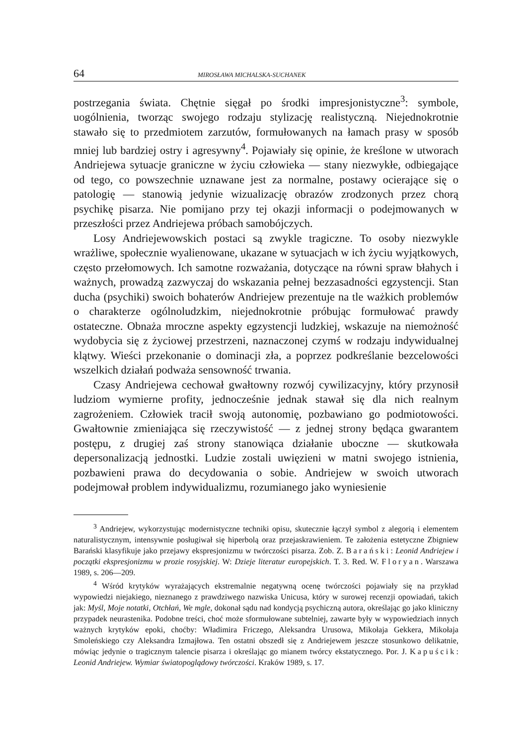64 MIROSŁAWA MICHALSKA-SUCHANEK
postrzegania świata. Chętnie sięgał po środki impresjonistyczne<sup>3</sup>: symbole, uogólnienia, tworząc swojego rodzaju stylizację realistyczną. Niejednokrotnie stawało się to przedmiotem zarzutów, formułowanych na łamach prasy w sposób mniej lub bardziej ostry i agresywny<sup>4</sup>. Pojawiały się opinie, że kreślone w utworach Andriejewa sytuacje graniczne w życiu człowieka — stany niezwykłe, odbiegające od tego, co powszechnie uznawane jest za normalne, postawy ocierające się o patologię — stanowią jedynie wizualizację obrazów zrodzonych przez chorą psychikę pisarza. Nie pomijano przy tej okazji informacji o podejmowanych w przeszłości przez Andriejewa próbach samobójczych.
Losy Andriejewowskich postaci są zwykle tragiczne. To osoby niezwykle wrażliwe, społecznie wyalienowane, ukazane w sytuacjach w ich życiu wyjątkowych, często przełomowych. Ich samotne rozważania, dotyczące na równi spraw błahych i ważnych, prowadzą zazwyczaj do wskazania pełnej bezzasadności egzystencji. Stan ducha (psychiki) swoich bohaterów Andriejew prezentuje na tle ważkich problemów o charakterze ogólnoludzkim, niejednokrotnie próbując formułować prawdy ostateczne. Obnaża mroczne aspekty egzystencji ludzkiej, wskazuje na niemożność wydobycia się z życiowej przestrzeni, naznaczonej czymś w rodzaju indywidualnej klątwy. Wieści przekonanie o dominacji zła, a poprzez podkreślanie bezcelowości wszelkich działań podważa sensowność trwania.
Czasy Andriejewa cechował gwałtowny rozwój cywilizacyjny, który przynosił ludziom wymierne profity, jednocześnie jednak stawał się dla nich realnym zagrożeniem. Człowiek tracił swoją autonomię, pozbawiano go podmiotowości. Gwałtownie zmieniająca się rzeczywistość — z jednej strony będąca gwarantem postępu, z drugiej zaś strony stanowiąca działanie uboczne — skutkowała depersonalizacją jednostki. Ludzie zostali uwięzieni w matni swojego istnienia, pozbawieni prawa do decydowania o sobie. Andriejew w swoich utworach podejmował problem indywidualizmu, rozumianego jako wyniesienie
<sup>3</sup> Andriejew, wykorzystując modernistyczne techniki opisu, skutecznie łączył symbol z alegorią i elementem naturalistycznym, intensywnie posługiwał się hiperbolą oraz przejaskrawieniem. Te założenia estetyczne Zbigniew Barański klasyfikuje jako przejawy ekspresjonizmu w twórczości pisarza. Zob. Z. Barański: Leonid Andriejew i początki ekspresjonizmu w prozie rosyjskiej. W: Dzieje literatur europejskich. T. 3. Red. W. Floryan. Warszawa 1989, s. 206—209.
<sup>4</sup> Wśród krytyków wyrażających ekstremalnie negatywną ocenę twórczości pojawiały się na przykład wypowiedzi niejakiego, nieznanego z prawdziwego nazwiska Unicusa, który w surowej recenzji opowiadań, takich jak: Myśl, Moje notatki, Otchłań, We mgle, dokonał sądu nad kondycją psychiczną autora, określając go jako kliniczny przypadek neurastenika. Podobne treści, choć może sformułowane subtelniej, zawarte były w wypowiedziach innych ważnych krytyków epoki, choćby: Władimira Friczego, Aleksandra Urusowa, Mikołaja Gekkera, Mikołaja Smoleńskiego czy Aleksandra Izmajłowa. Ten ostatni obszedł się z Andriejewem jeszcze stosunkowo delikatnie, mówiąc jedynie o tragicznym talencie pisarza i określając go mianem twórcy ekstatycznego. Por. J. Kapuścik: Leonid Andriejew. Wymiar światopoglądowy twórczości. Kraków 1989, s. 17.